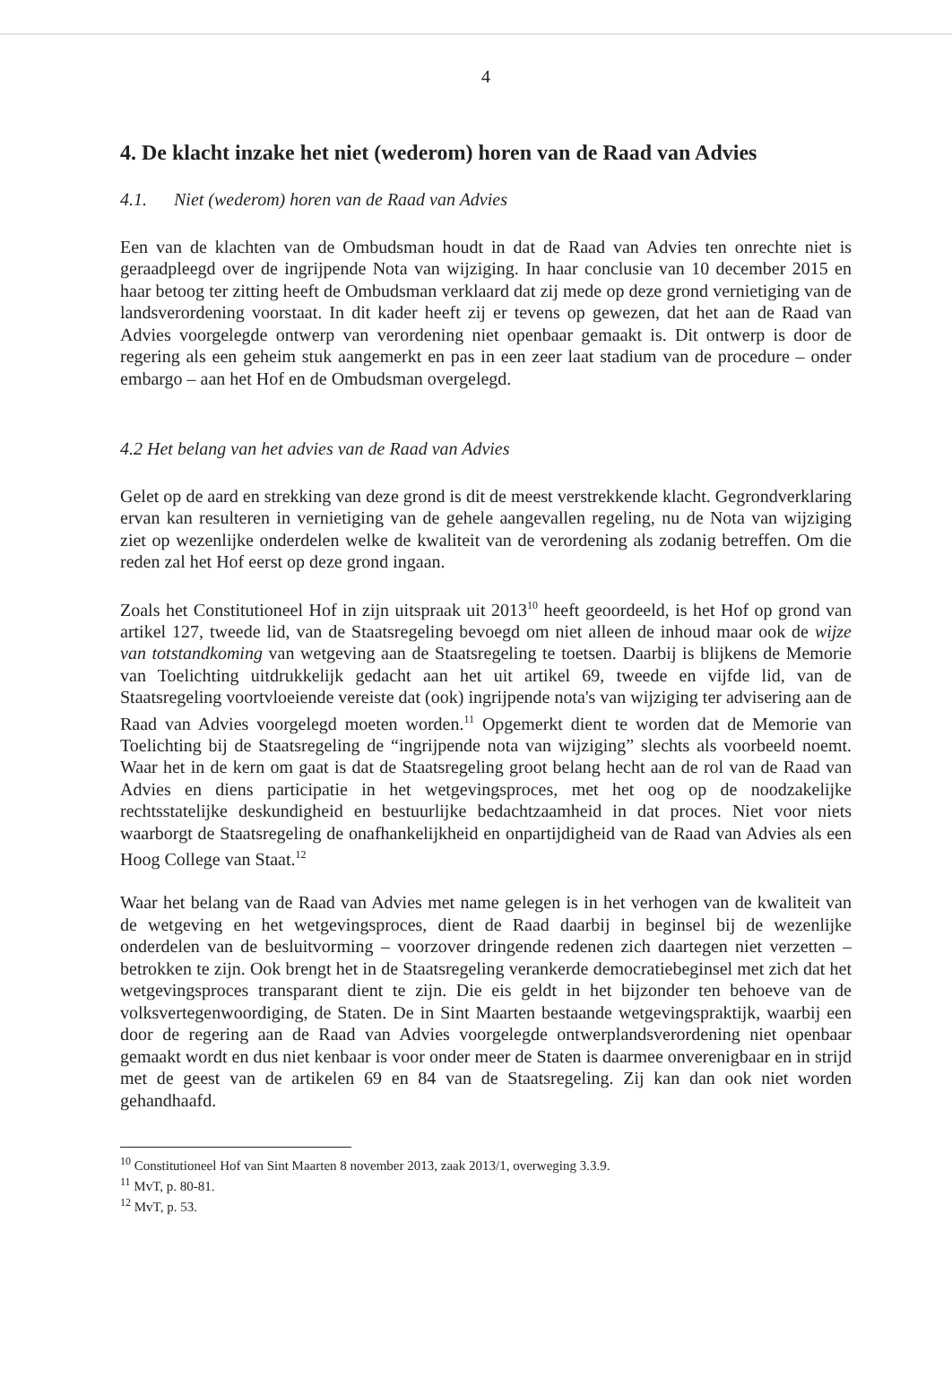4
4. De klacht inzake het niet (wederom) horen van de Raad van Advies
4.1. Niet (wederom) horen van de Raad van Advies
Een van de klachten van de Ombudsman houdt in dat de Raad van Advies ten onrechte niet is geraadpleegd over de ingrijpende Nota van wijziging. In haar conclusie van 10 december 2015 en haar betoog ter zitting heeft de Ombudsman verklaard dat zij mede op deze grond vernietiging van de landsverordening voorstaat. In dit kader heeft zij er tevens op gewezen, dat het aan de Raad van Advies voorgelegde ontwerp van verordening niet openbaar gemaakt is. Dit ontwerp is door de regering als een geheim stuk aangemerkt en pas in een zeer laat stadium van de procedure – onder embargo – aan het Hof en de Ombudsman overgelegd.
4.2 Het belang van het advies van de Raad van Advies
Gelet op de aard en strekking van deze grond is dit de meest verstrekkende klacht. Gegrondverklaring ervan kan resulteren in vernietiging van de gehele aangevallen regeling, nu de Nota van wijziging ziet op wezenlijke onderdelen welke de kwaliteit van de verordening als zodanig betreffen. Om die reden zal het Hof eerst op deze grond ingaan.
Zoals het Constitutioneel Hof in zijn uitspraak uit 2013<sup>10</sup> heeft geoordeeld, is het Hof op grond van artikel 127, tweede lid, van de Staatsregeling bevoegd om niet alleen de inhoud maar ook de wijze van totstandkoming van wetgeving aan de Staatsregeling te toetsen. Daarbij is blijkens de Memorie van Toelichting uitdrukkelijk gedacht aan het uit artikel 69, tweede en vijfde lid, van de Staatsregeling voortvloeiende vereiste dat (ook) ingrijpende nota's van wijziging ter advisering aan de Raad van Advies voorgelegd moeten worden.<sup>11</sup> Opgemerkt dient te worden dat de Memorie van Toelichting bij de Staatsregeling de “ingrijpende nota van wijziging” slechts als voorbeeld noemt. Waar het in de kern om gaat is dat de Staatsregeling groot belang hecht aan de rol van de Raad van Advies en diens participatie in het wetgevingsproces, met het oog op de noodzakelijke rechtsstatelijke deskundigheid en bestuurlijke bedachtzaamheid in dat proces. Niet voor niets waarborgt de Staatsregeling de onafhankelijkheid en onpartijdigheid van de Raad van Advies als een Hoog College van Staat.<sup>12</sup>
Waar het belang van de Raad van Advies met name gelegen is in het verhogen van de kwaliteit van de wetgeving en het wetgevingsproces, dient de Raad daarbij in beginsel bij de wezenlijke onderdelen van de besluitvorming – voorzover dringende redenen zich daartegen niet verzetten – betrokken te zijn. Ook brengt het in de Staatsregeling verankerde democratiebeginsel met zich dat het wetgevingsproces transparant dient te zijn. Die eis geldt in het bijzonder ten behoeve van de volksvertegenwoordiging, de Staten. De in Sint Maarten bestaande wetgevingspraktijk, waarbij een door de regering aan de Raad van Advies voorgelegde ontwerplandsverordening niet openbaar gemaakt wordt en dus niet kenbaar is voor onder meer de Staten is daarmee onverenigbaar en in strijd met de geest van de artikelen 69 en 84 van de Staatsregeling. Zij kan dan ook niet worden gehandhaafd.
<sup>10</sup> Constitutioneel Hof van Sint Maarten 8 november 2013, zaak 2013/1, overweging 3.3.9.
<sup>11</sup> MvT, p. 80-81.
<sup>12</sup> MvT, p. 53.